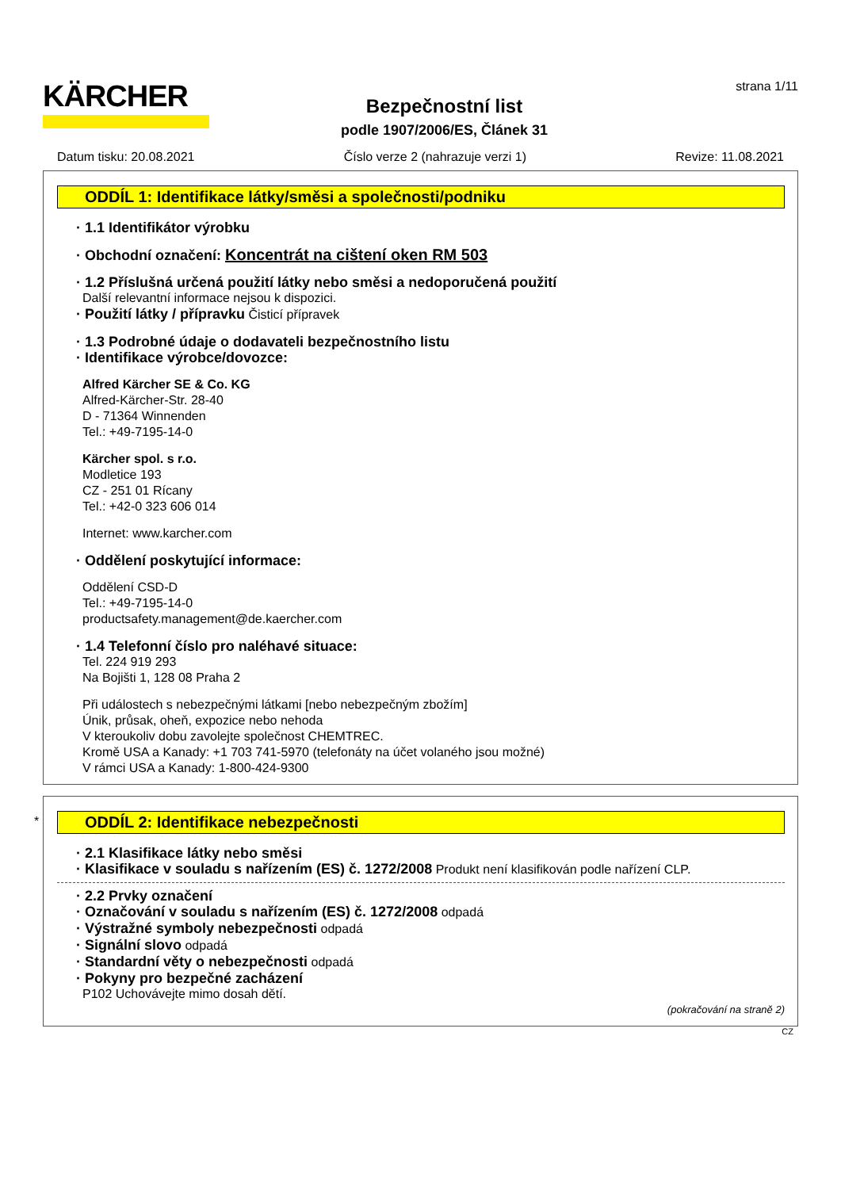KÄRCHER
Bezpečnostní list
podle 1907/2006/ES, Článek 31
strana 1/11
Datum tisku: 20.08.2021 Číslo verze 2 (nahrazuje verzi 1) Revize: 11.08.2021
ODDÍL 1: Identifikace látky/směsi a společnosti/podniku
· 1.1 Identifikátor výrobku
· Obchodní označení: Koncentrát na cištení oken RM 503
· 1.2 Příslušná určená použití látky nebo směsi a nedoporučená použití
Další relevantní informace nejsou k dispozici.
· Použití látky / přípravku Čisticí přípravek
· 1.3 Podrobné údaje o dodavateli bezpečnostního listu
· Identifikace výrobce/dovozce:
Alfred Kärcher SE & Co. KG
Alfred-Kärcher-Str. 28-40
D - 71364 Winnenden
Tel.: +49-7195-14-0
Kärcher spol. s r.o.
Modletice 193
CZ - 251 01 Rícany
Tel.: +42-0 323 606 014
Internet: www.karcher.com
· Oddělení poskytující informace:
Oddělení CSD-D
Tel.: +49-7195-14-0
productsafety.management@de.kaercher.com
· 1.4 Telefonní číslo pro naléhavé situace:
Tel. 224 919 293
Na Bojišti 1, 128 08 Praha 2
Při událostech s nebezpečnými látkami [nebo nebezpečným zbožím]
Únik, průsak, oheň, expozice nebo nehoda
V kteroukoliv dobu zavolejte společnost CHEMTREC.
Kromě USA a Kanady: +1 703 741-5970 (telefonáty na účet volaného jsou možné)
V rámci USA a Kanady: 1-800-424-9300
*
ODDÍL 2: Identifikace nebezpečnosti
· 2.1 Klasifikace látky nebo směsi
· Klasifikace v souladu s nařízením (ES) č. 1272/2008 Produkt není klasifikován podle nařízení CLP.
· 2.2 Prvky označení
· Označování v souladu s nařízením (ES) č. 1272/2008 odpadá
· Výstražné symboly nebezpečnosti odpadá
· Signální slovo odpadá
· Standardní věty o nebezpečnosti odpadá
· Pokyny pro bezpečné zacházení
P102 Uchovávejte mimo dosah dětí.
(pokračování na straně 2)
CZ